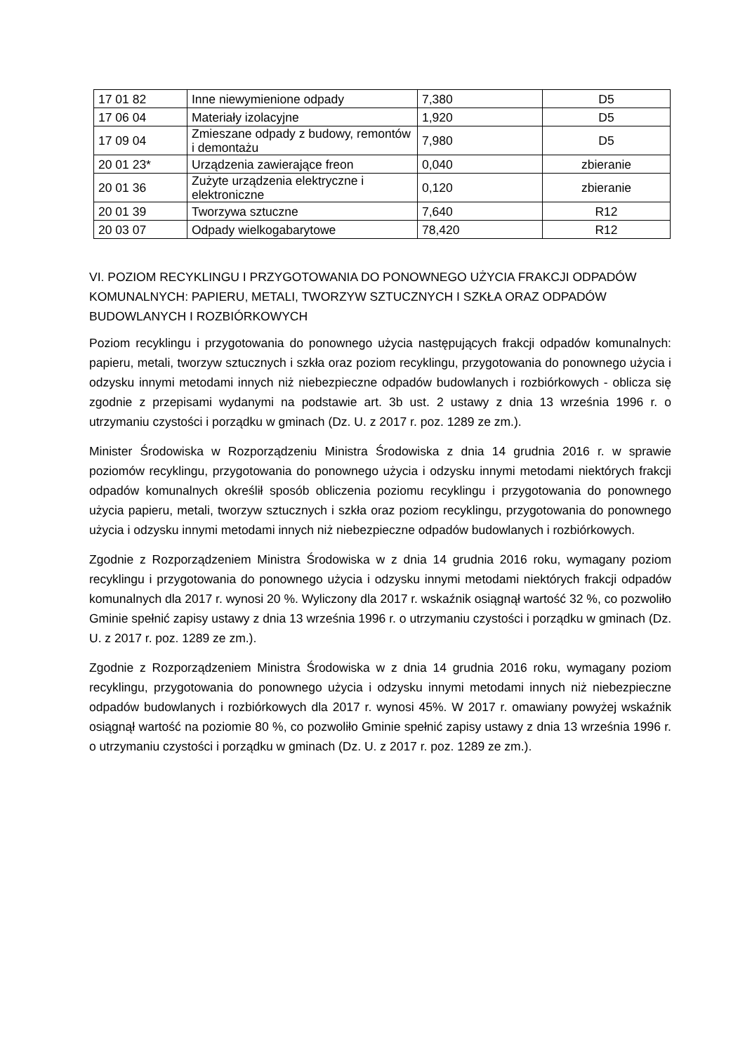| 17 01 82 | Inne niewymienione odpady | 7,380 | D5 |
| 17 06 04 | Materiały izolacyjne | 1,920 | D5 |
| 17 09 04 | Zmieszane odpady z budowy, remontów i demontażu | 7,980 | D5 |
| 20 01 23* | Urządzenia zawierające freon | 0,040 | zbieranie |
| 20 01 36 | Zużyte urządzenia elektryczne i elektroniczne | 0,120 | zbieranie |
| 20 01 39 | Tworzywa sztuczne | 7,640 | R12 |
| 20 03 07 | Odpady wielkogabarytowe | 78,420 | R12 |
VI. POZIOM RECYKLINGU I PRZYGOTOWANIA DO PONOWNEGO UŻYCIA FRAKCJI ODPADÓW KOMUNALNYCH: PAPIERU, METALI, TWORZYW SZTUCZNYCH I SZKŁA ORAZ ODPADÓW BUDOWLANYCH I ROZBIÓRKOWYCH
Poziom recyklingu i przygotowania do ponownego użycia następujących frakcji odpadów komunalnych: papieru, metali, tworzyw sztucznych i szkła oraz poziom recyklingu, przygotowania do ponownego użycia i odzysku innymi metodami innych niż niebezpieczne odpadów budowlanych i rozbiórkowych - oblicza się zgodnie z przepisami wydanymi na podstawie art. 3b ust. 2 ustawy z dnia 13 września 1996 r. o utrzymaniu czystości i porządku w gminach (Dz. U. z 2017 r. poz. 1289 ze zm.).
Minister Środowiska w Rozporządzeniu Ministra Środowiska z dnia 14 grudnia 2016 r. w sprawie poziomów recyklingu, przygotowania do ponownego użycia i odzysku innymi metodami niektórych frakcji odpadów komunalnych określił sposób obliczenia poziomu recyklingu i przygotowania do ponownego użycia papieru, metali, tworzyw sztucznych i szkła oraz poziom recyklingu, przygotowania do ponownego użycia i odzysku innymi metodami innych niż niebezpieczne odpadów budowlanych i rozbiórkowych.
Zgodnie z Rozporządzeniem Ministra Środowiska w z dnia 14 grudnia 2016 roku, wymagany poziom recyklingu i przygotowania do ponownego użycia i odzysku innymi metodami niektórych frakcji odpadów komunalnych dla 2017 r. wynosi 20 %. Wyliczony dla 2017 r. wskaźnik osiągnął wartość 32 %, co pozwoliło Gminie spełnić zapisy ustawy z dnia 13 września 1996 r. o utrzymaniu czystości i porządku w gminach (Dz. U. z 2017 r. poz. 1289 ze zm.).
Zgodnie z Rozporządzeniem Ministra Środowiska w z dnia 14 grudnia 2016 roku, wymagany poziom recyklingu, przygotowania do ponownego użycia i odzysku innymi metodami innych niż niebezpieczne odpadów budowlanych i rozbiórkowych dla 2017 r. wynosi 45%. W 2017 r. omawiany powyżej wskaźnik osiągnął wartość na poziomie 80 %, co pozwoliło Gminie spełnić zapisy ustawy z dnia 13 września 1996 r. o utrzymaniu czystości i porządku w gminach (Dz. U. z 2017 r. poz. 1289 ze zm.).